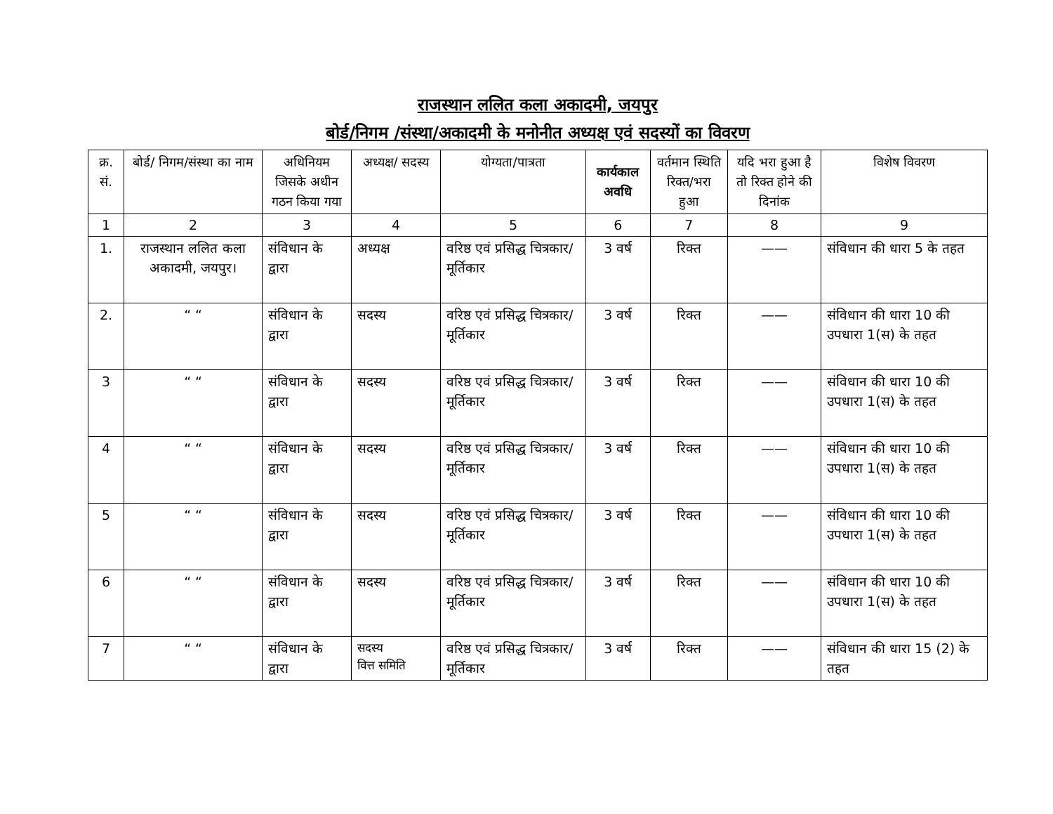राजस्थान ललित कला अकादमी, जयपुर
बोर्ड/निगम /संस्था/अकादमी के मनोनीत अध्यक्ष एवं सदस्यों का विवरण
| क्र. सं. | बोर्ड/ निगम/संस्था का नाम | अधिनियम जिसके अधीन गठन किया गया | अध्यक्ष/ सदस्य | योग्यता/पात्रता | कार्यकाल अवधि | वर्तमान स्थिति रिक्त/भरा हुआ | यदि भरा हुआ है तो रिक्त होने की दिनांक | विशेष विवरण |
| --- | --- | --- | --- | --- | --- | --- | --- | --- |
| 1 | 2 | 3 | 4 | 5 | 6 | 7 | 8 | 9 |
| 1. | राजस्थान ललित कला अकादमी, जयपुर। | संविधान के द्वारा | अध्यक्ष | वरिष्ठ एवं प्रसिद्ध चित्रकार/मूर्तिकार | 3 वर्ष | रिक्त | —— | संविधान की धारा 5 के तहत |
| 2. | “ “ | संविधान के द्वारा | सदस्य | वरिष्ठ एवं प्रसिद्ध चित्रकार/मूर्तिकार | 3 वर्ष | रिक्त | —— | संविधान की धारा 10 की उपधारा 1(स) के तहत |
| 3 | “ “ | संविधान के द्वारा | सदस्य | वरिष्ठ एवं प्रसिद्ध चित्रकार/मूर्तिकार | 3 वर्ष | रिक्त | —— | संविधान की धारा 10 की उपधारा 1(स) के तहत |
| 4 | “ “ | संविधान के द्वारा | सदस्य | वरिष्ठ एवं प्रसिद्ध चित्रकार/मूर्तिकार | 3 वर्ष | रिक्त | —— | संविधान की धारा 10 की उपधारा 1(स) के तहत |
| 5 | “ “ | संविधान के द्वारा | सदस्य | वरिष्ठ एवं प्रसिद्ध चित्रकार/मूर्तिकार | 3 वर्ष | रिक्त | —— | संविधान की धारा 10 की उपधारा 1(स) के तहत |
| 6 | “ “ | संविधान के द्वारा | सदस्य | वरिष्ठ एवं प्रसिद्ध चित्रकार/मूर्तिकार | 3 वर्ष | रिक्त | —— | संविधान की धारा 10 की उपधारा 1(स) के तहत |
| 7 | “ “ | संविधान के द्वारा | सदस्य वित्त समिति | वरिष्ठ एवं प्रसिद्ध चित्रकार/मूर्तिकार | 3 वर्ष | रिक्त | —— | संविधान की धारा 15 (2) के तहत |